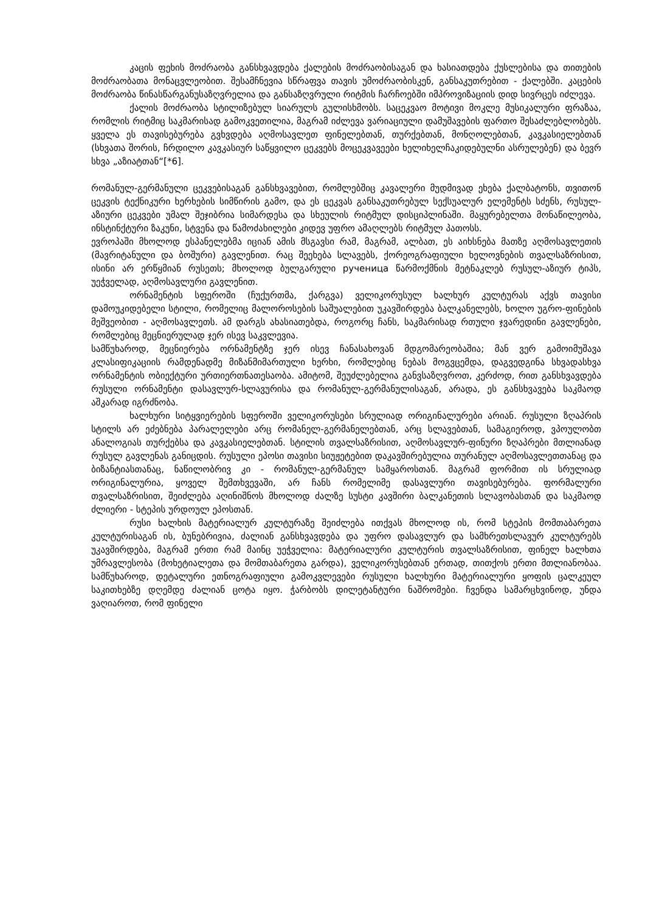კაცის ფეხის მოძრაობა განსხვავდება ქალების მოძრაობისაგან და ხასიათდება ქუსლებისა და თითების მოძრაობათა მონაცვლეობით. შესამჩნევია სწრაფვა თავის უმოძრაობისკენ, განსაკუთრებით - ქალებში. კაცების მოძრაობა წინასწარგანუსაზღვრელია და განსაზღვრული რიტმის ჩარჩოებში იმპროვიზაციის დიდ სივრცეს იძლევა.
ქალის მოძრაობა სტილიზებულ სიარულს გულისხმობს. საცეკვაო მოტივი მოკლე მუსიკალური ფრაზაა, რომლის რიტმიც საკმარისად გამოკვეთილია, მაგრამ იძლევა ვარიაციული დამუშავების ფართო შესაძლებლობებს. ყველა ეს თავისებურება გვხვდება აღმოსავლეთ ფინელებთან, თურქებთან, მონღოლებთან, კავკასიელებთან (სხვათა შორის, ჩრდილო კავკასიურ საწყვილო ცეკვებს მოცეკვავეები ხელიხელჩაკიდებულნი ასრულებენ) და ბევრ სხვა „აზიატთან“[*6].
რომანულ-გერმანული ცეკვებისაგან განსხვავებით, რომლებშიც კავალერი მუდმივად ეხება ქალბატონს, თვითონ ცეკვის ტექნიკური ხერხების სიმწირის გამო, და ეს ცეკვას განსაკუთრებულ სექსუალურ ელემენტს სძენს, რუსულ-აზიური ცეკვები უმალ შეჯიბრია სიმარდესა და სხეულის რიტმულ დისციპლინაში. მაყურებელთა მონაწილეობა, ინსტინქტური ზაკუნი, სტვენა და წამოძახილები კიდევ უფრო ამაღლებს რიტმულ პათოსს.
ევროპაში მხოლოდ ესპანელებმა იციან ამის მსგავსი რამ, მაგრამ, ალბათ, ეს აიხსნება მათზე აღმოსავლეთის (მავრიტანული და ბოშური) გავლენით. რაც შეეხება სლავებს, ქორეოგრაფიული ხელოვნების თვალსაზრისით, ისინი არ ერწყმიან რუსეთს; მხოლოდ ბულგარული ручeница წარმოქმნის მეტნაკლებ რუსულ-აზიურ ტიპს, უეჭველად, აღმოსავლური გავლენით.
ორნამენტის სფეროში (ჩუქურთმა, ქარგვა) ველიკორუსულ ხალხურ კულტურას აქვს თავისი დამოუკიდებელი სტილი, რომელიც მალოროსების საშუალებით უკავშირდება ბალკანელებს, ხოლო უგრო-ფინების მეშვეობით - აღმოსავლეთს. ამ დარგს ახასიათებდა, როგორც ჩანს, საკმარისად რთული ჯვარედინი გავლენები, რომლებიც მეცნიერულად ჯერ ისევ საკვლევია.
სამწუხაროდ, მეცნიერება ორნამენტზე ჯერ ისევ ჩანასახოვან მდგომარეობაშია; მან ვერ გამოიმუშავა კლასიფიკაციის რამდენადმე მიზანმიმართული ხერხი, რომლებიც ნებას მოგვცემდა, დაგვედგინა სხვადასხვა ორნამენტის ობიექტური ურთიერთნათესაობა. ამიტომ, შეუძლებელია განვსაზღვროთ, კერძოდ, რით განსხვავდება რუსული ორნამენტი დასავლურ-სლავურისა და რომანულ-გერმანულისაგან, არადა, ეს განსხვავება საკმაოდ აშკარად იგრძნობა.
ხალხური სიტყვიერების სფეროში ველიკორუსები სრულიად ორიგინალურები არიან. რუსული ზღაპრის სტილს არ ეძებნება პარალელები არც რომანელ-გერმანელებთან, არც სლავებთან, სამაგიეროდ, ვპოულობთ ანალოგიას თურქებსა და კავკასიელებთან. სტილის თვალსაზრისით, აღმოსავლურ-ფინური ზღაპრები მთლიანად რუსულ გავლენას განიცდის. რუსული ეპოსი თავისი სიუჟეტებით დაკავშირებულია თურანულ აღმოსავლეთთანაც და ბიზანტიასთანაც, ნაწილობრივ კი - რომანულ-გერმანულ სამყაროსთან. მაგრამ ფორმით ის სრულიად ორიგინალურია, ყოველ შემთხვევაში, არ ჩანს რომელიმე დასავლური თავისებურება. ფორმალური თვალსაზრისით, შეიძლება აღინიშნოს მხოლოდ ძალზე სუსტი კავშირი ბალკანეთის სლავობასთან და საკმაოდ ძლიერი - სტეპის ურდოულ ეპოსთან.
რუსი ხალხის მატერიალურ კულტურაზე შეიძლება ითქვას მხოლოდ ის, რომ სტეპის მომთაბარეთა კულტურისაგან ის, ბუნებრივია, ძალიან განსხვავდება და უფრო დასავლურ და სამხრეთსლავურ კულტურებს უკავშირდება, მაგრამ ერთი რამ მაინც უეჭველია: მატერიალური კულტურის თვალსაზრისით, ფინელ ხალხთა უმრავლესობა (მოხეტიალეთა და მომთაბარეთა გარდა), ველიკორუსებთან ერთად, თითქოს ერთი მთლიანობაა. სამწუხაროდ, დეტალური ეთნოგრაფიული გამოკვლევები რუსული ხალხური მატერიალური ყოფის ცალკეულ საკითხებზე დღემდე ძალიან ცოტა იყო. ჭარბობს დილეტანტური ნაშრომები. ჩვენდა სამარცხვინოდ, უნდა ვაღიაროთ, რომ ფინელი